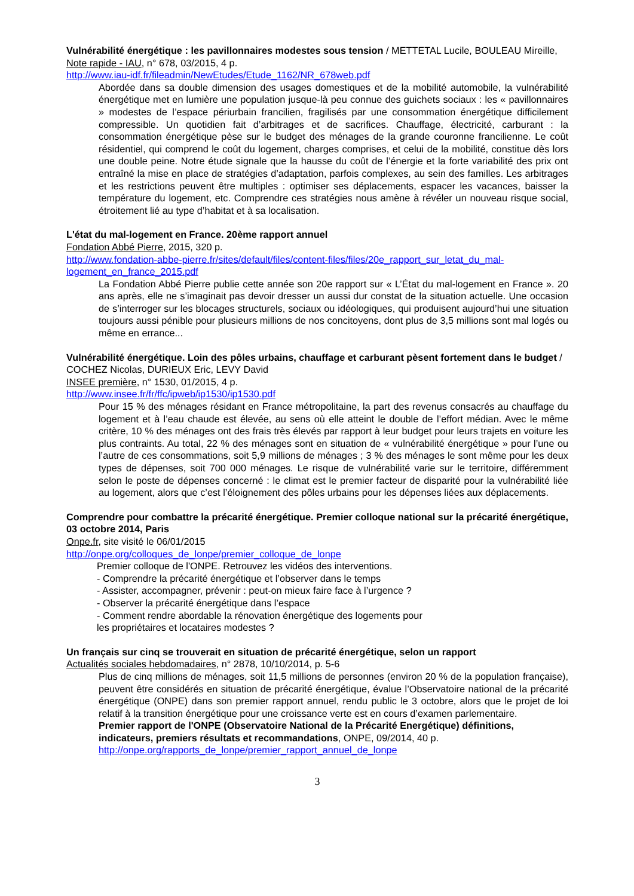Vulnérabilité énergétique : les pavillonnaires modestes sous tension / METTETAL Lucile, BOULEAU Mireille, Note rapide - IAU, n° 678, 03/2015, 4 p.
http://www.iau-idf.fr/fileadmin/NewEtudes/Etude_1162/NR_678web.pdf
Abordée dans sa double dimension des usages domestiques et de la mobilité automobile, la vulnérabilité énergétique met en lumière une population jusque-là peu connue des guichets sociaux : les « pavillonnaires » modestes de l’espace périurbain francilien, fragilisés par une consommation énergétique difficilement compressible. Un quotidien fait d’arbitrages et de sacrifices. Chauffage, électricité, carburant : la consommation énergétique pèse sur le budget des ménages de la grande couronne francilienne. Le coût résidentiel, qui comprend le coût du logement, charges comprises, et celui de la mobilité, constitue dès lors une double peine. Notre étude signale que la hausse du coût de l’énergie et la forte variabilité des prix ont entraîné la mise en place de stratégies d’adaptation, parfois complexes, au sein des familles. Les arbitrages et les restrictions peuvent être multiples : optimiser ses déplacements, espacer les vacances, baisser la température du logement, etc. Comprendre ces stratégies nous amène à révéler un nouveau risque social, étroitement lié au type d’habitat et à sa localisation.
L'état du mal-logement en France. 20ème rapport annuel
Fondation Abbé Pierre, 2015, 320 p.
http://www.fondation-abbe-pierre.fr/sites/default/files/content-files/files/20e_rapport_sur_letat_du_mal-logement_en_france_2015.pdf
La Fondation Abbé Pierre publie cette année son 20e rapport sur « L’État du mal-logement en France ». 20 ans après, elle ne s’imaginait pas devoir dresser un aussi dur constat de la situation actuelle. Une occasion de s’interroger sur les blocages structurels, sociaux ou idéologiques, qui produisent aujourd’hui une situation toujours aussi pénible pour plusieurs millions de nos concitoyens, dont plus de 3,5 millions sont mal logés ou même en errance...
Vulnérabilité énergétique. Loin des pôles urbains, chauffage et carburant pèsent fortement dans le budget / COCHEZ Nicolas, DURIEUX Eric, LEVY David
INSEE première, n° 1530, 01/2015, 4 p.
http://www.insee.fr/fr/ffc/ipweb/ip1530/ip1530.pdf
Pour 15 % des ménages résidant en France métropolitaine, la part des revenus consacrés au chauffage du logement et à l’eau chaude est élevée, au sens où elle atteint le double de l’effort médian. Avec le même critère, 10 % des ménages ont des frais très élevés par rapport à leur budget pour leurs trajets en voiture les plus contraints. Au total, 22 % des ménages sont en situation de « vulnérabilité énergétique » pour l’une ou l’autre de ces consommations, soit 5,9 millions de ménages ; 3 % des ménages le sont même pour les deux types de dépenses, soit 700 000 ménages. Le risque de vulnérabilité varie sur le territoire, différemment selon le poste de dépenses concerné : le climat est le premier facteur de disparité pour la vulnérabilité liée au logement, alors que c’est l’éloignement des pôles urbains pour les dépenses liées aux déplacements.
Comprendre pour combattre la précarité énergétique. Premier colloque national sur la précarité énergétique, 03 octobre 2014, Paris
Onpe.fr, site visité le 06/01/2015
http://onpe.org/colloques_de_lonpe/premier_colloque_de_lonpe
Premier colloque de l'ONPE. Retrouvez les vidéos des interventions.
- Comprendre la précarité énergétique et l’observer dans le temps
- Assister, accompagner, prévenir : peut-on mieux faire face à l’urgence ?
- Observer la précarité énergétique dans l’espace
- Comment rendre abordable la rénovation énergétique des logements pour
les propriétaires et locataires modestes ?
Un français sur cinq se trouverait en situation de précarité énergétique, selon un rapport
Actualités sociales hebdomadaires, n° 2878, 10/10/2014, p. 5-6
Plus de cinq millions de ménages, soit 11,5 millions de personnes (environ 20 % de la population française), peuvent être considérés en situation de précarité énergétique, évalue l’Observatoire national de la précarité énergétique (ONPE) dans son premier rapport annuel, rendu public le 3 octobre, alors que le projet de loi relatif à la transition énergétique pour une croissance verte est en cours d’examen parlementaire.
Premier rapport de l'ONPE (Observatoire National de la Précarité Energétique) définitions, indicateurs, premiers résultats et recommandations, ONPE, 09/2014, 40 p.
http://onpe.org/rapports_de_lonpe/premier_rapport_annuel_de_lonpe
3